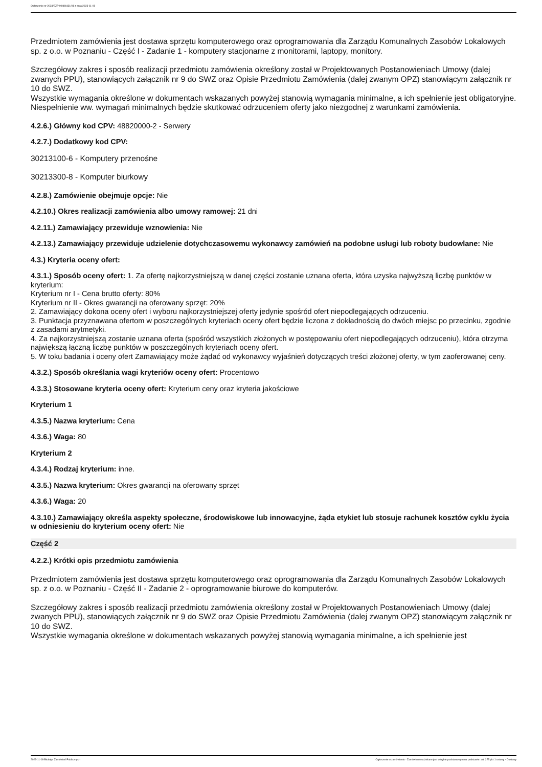Ogłoszenie nr 2023/BZP 00484431/01 z dnia 2023-11-09
Przedmiotem zamówienia jest dostawa sprzętu komputerowego oraz oprogramowania dla Zarządu Komunalnych Zasobów Lokalowych sp. z o.o. w Poznaniu - Część I - Zadanie 1 - komputery stacjonarne z monitorami, laptopy, monitory.
Szczegółowy zakres i sposób realizacji przedmiotu zamówienia określony został w Projektowanych Postanowieniach Umowy (dalej zwanych PPU), stanowiących załącznik nr 9 do SWZ oraz Opisie Przedmiotu Zamówienia (dalej zwanym OPZ) stanowiącym załącznik nr 10 do SWZ.
Wszystkie wymagania określone w dokumentach wskazanych powyżej stanowią wymagania minimalne, a ich spełnienie jest obligatoryjne. Niespełnienie ww. wymagań minimalnych będzie skutkować odrzuceniem oferty jako niezgodnej z warunkami zamówienia.
4.2.6.) Główny kod CPV: 48820000-2 - Serwery
4.2.7.) Dodatkowy kod CPV:
30213100-6 - Komputery przenośne
30213300-8 - Komputer biurkowy
4.2.8.) Zamówienie obejmuje opcje: Nie
4.2.10.) Okres realizacji zamówienia albo umowy ramowej: 21 dni
4.2.11.) Zamawiający przewiduje wznowienia: Nie
4.2.13.) Zamawiający przewiduje udzielenie dotychczasowemu wykonawcy zamówień na podobne usługi lub roboty budowlane: Nie
4.3.) Kryteria oceny ofert:
4.3.1.) Sposób oceny ofert: 1. Za ofertę najkorzystniejszą w danej części zostanie uznana oferta, która uzyska najwyższą liczbę punktów w kryterium:
Kryterium nr I - Cena brutto oferty: 80%
Kryterium nr II - Okres gwarancji na oferowany sprzęt: 20%
2. Zamawiający dokona oceny ofert i wyboru najkorzystniejszej oferty jedynie spośród ofert niepodlegających odrzuceniu.
3. Punktacja przyznawana ofertom w poszczególnych kryteriach oceny ofert będzie liczona z dokładnością do dwóch miejsc po przecinku, zgodnie z zasadami arytmetyki.
4. Za najkorzystniejszą zostanie uznana oferta (spośród wszystkich złożonych w postępowaniu ofert niepodlegających odrzuceniu), która otrzyma największą łączną liczbę punktów w poszczególnych kryteriach oceny ofert.
5. W toku badania i oceny ofert Zamawiający może żądać od wykonawcy wyjaśnień dotyczących treści złożonej oferty, w tym zaoferowanej ceny.
4.3.2.) Sposób określania wagi kryteriów oceny ofert: Procentowo
4.3.3.) Stosowane kryteria oceny ofert: Kryterium ceny oraz kryteria jakościowe
Kryterium 1
4.3.5.) Nazwa kryterium: Cena
4.3.6.) Waga: 80
Kryterium 2
4.3.4.) Rodzaj kryterium: inne.
4.3.5.) Nazwa kryterium: Okres gwarancji na oferowany sprzęt
4.3.6.) Waga: 20
4.3.10.) Zamawiający określa aspekty społeczne, środowiskowe lub innowacyjne, żąda etykiet lub stosuje rachunek kosztów cyklu życia w odniesieniu do kryterium oceny ofert: Nie
Część 2
4.2.2.) Krótki opis przedmiotu zamówienia
Przedmiotem zamówienia jest dostawa sprzętu komputerowego oraz oprogramowania dla Zarządu Komunalnych Zasobów Lokalowych sp. z o.o. w Poznaniu - Część II - Zadanie 2 - oprogramowanie biurowe do komputerów.
Szczegółowy zakres i sposób realizacji przedmiotu zamówienia określony został w Projektowanych Postanowieniach Umowy (dalej zwanych PPU), stanowiących załącznik nr 9 do SWZ oraz Opisie Przedmiotu Zamówienia (dalej zwanym OPZ) stanowiącym załącznik nr 10 do SWZ.
Wszystkie wymagania określone w dokumentach wskazanych powyżej stanowią wymagania minimalne, a ich spełnienie jest
2023-11-09 Biuletyn Zamówień Publicznych Ogłoszenie o zamówieniu - Zamówienie udzielane jest w trybie podstawowym na podstawie: art. 275 pkt 1 ustawy - Dostawy